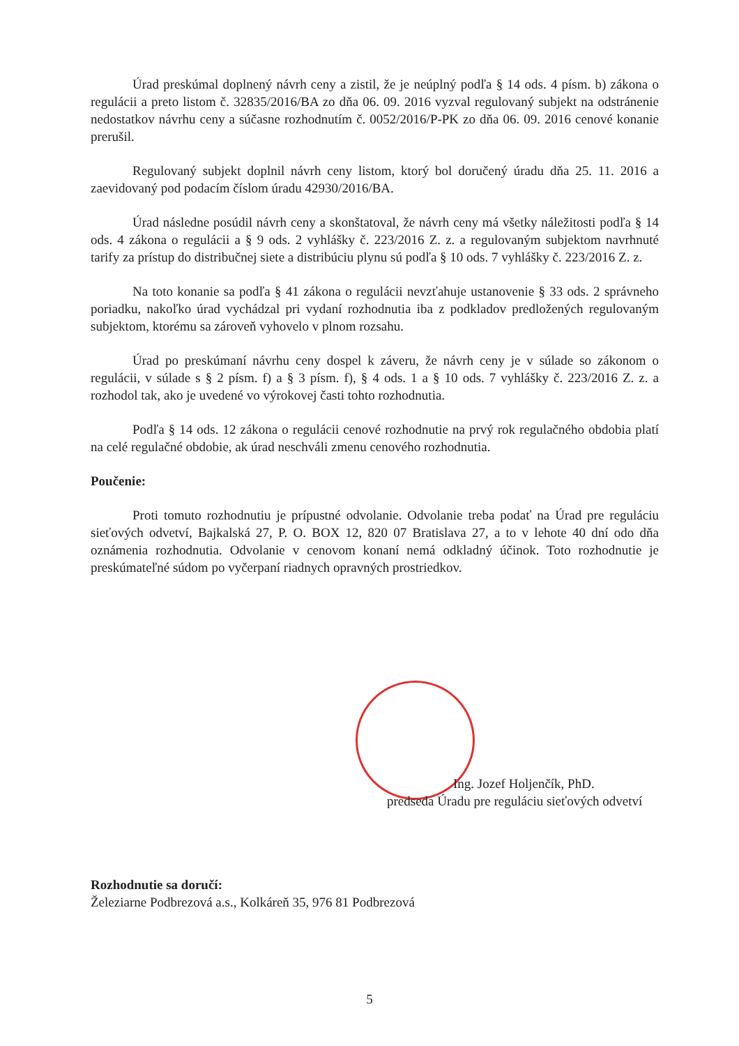Úrad preskúmal doplnený návrh ceny a zistil, že je neúplný podľa § 14 ods. 4 písm. b) zákona o regulácii a preto listom č. 32835/2016/BA zo dňa 06. 09. 2016 vyzval regulovaný subjekt na odstránenie nedostatkov návrhu ceny a súčasne rozhodnutím č. 0052/2016/P-PK zo dňa 06. 09. 2016 cenové konanie prerušil.
Regulovaný subjekt doplnil návrh ceny listom, ktorý bol doručený úradu dňa 25. 11. 2016 a zaevidovaný pod podacím číslom úradu 42930/2016/BA.
Úrad následne posúdil návrh ceny a skonštatoval, že návrh ceny má všetky náležitosti podľa § 14 ods. 4 zákona o regulácii a § 9 ods. 2 vyhlášky č. 223/2016 Z. z. a regulovaným subjektom navrhnuté tarify za prístup do distribučnej siete a distribúciu plynu sú podľa § 10 ods. 7 vyhlášky č. 223/2016 Z. z.
Na toto konanie sa podľa § 41 zákona o regulácii nevzťahuje ustanovenie § 33 ods. 2 správneho poriadku, nakoľko úrad vychádzal pri vydaní rozhodnutia iba z podkladov predložených regulovaným subjektom, ktorému sa zároveň vyhovelo v plnom rozsahu.
Úrad po preskúmaní návrhu ceny dospel k záveru, že návrh ceny je v súlade so zákonom o regulácii, v súlade s § 2 písm. f) a § 3 písm. f), § 4 ods. 1 a § 10 ods. 7 vyhlášky č. 223/2016 Z. z. a rozhodol tak, ako je uvedené vo výrokovej časti tohto rozhodnutia.
Podľa § 14 ods. 12 zákona o regulácii cenové rozhodnutie na prvý rok regulačného obdobia platí na celé regulačné obdobie, ak úrad neschváli zmenu cenového rozhodnutia.
Poučenie:
Proti tomuto rozhodnutiu je prípustné odvolanie. Odvolanie treba podať na Úrad pre reguláciu sieťových odvetví, Bajkalská 27, P. O. BOX 12, 820 07 Bratislava 27, a to v lehote 40 dní odo dňa oznámenia rozhodnutia. Odvolanie v cenovom konaní nemá odkladný účinok. Toto rozhodnutie je preskúmateľné súdom po vyčerpaní riadnych opravných prostriedkov.
Ing. Jozef Holjenčík, PhD.
predseda Úradu pre reguláciu sieťových odvetví
Rozhodnutie sa doručí:
Železiarne Podbrezová a.s., Kolkáreň 35, 976 81 Podbrezová
5